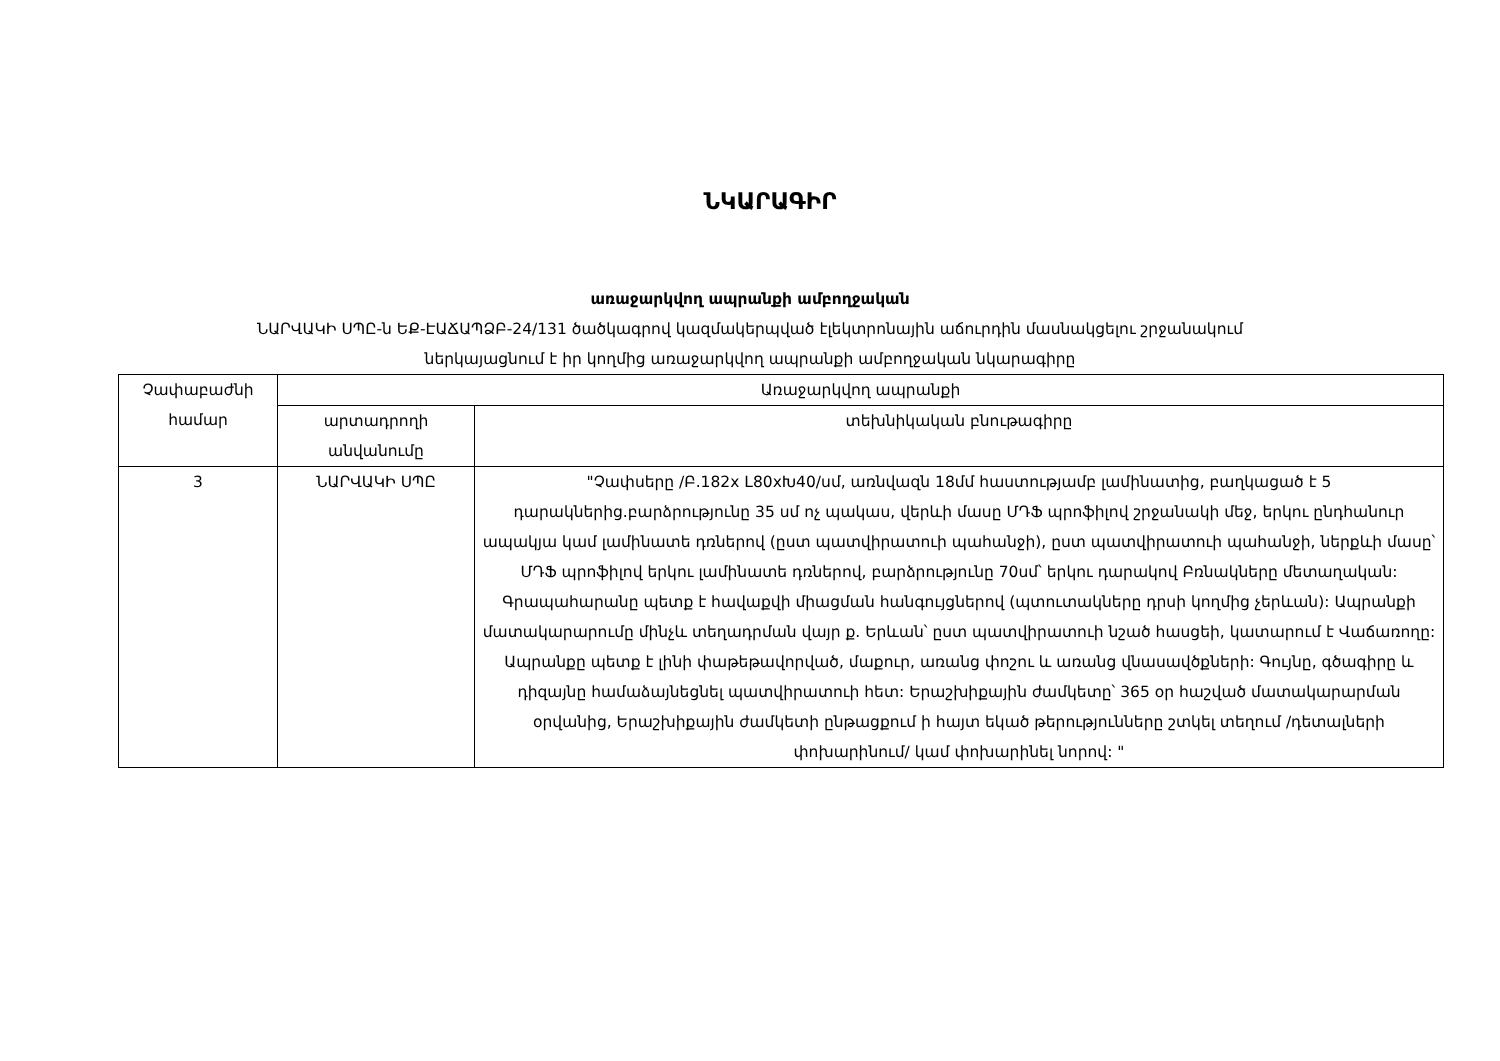ՆԿԱՐԱԳԻՐ
առաջարկվող ապրանքի ամբողջական
ՆԱՐՎԱԿԻ ՍՊԸ-ն ԵՔ-ԷԱՃԱՊՁԲ-24/131 ծածկագրով կազմակերպված էլեկտրոնային աճուրդին մասնակցելու շրջանակում
ներկայացնում է իր կողմից առաջարկվող ապրանքի ամբողջական նկարագիրը
| Չափաբաժնի համար | Առաջարկվող ապրանքի | |
| --- | --- | --- |
| | արտադրողի անվանումը | տեխնիկական բնութագիրը |
| 3 | ՆԱՐՎԱԿԻ ՍՊԸ | "Չափսերը /Բ.182x L80xԽ40/սմ, առնվազն 18մմ հաստությամբ լամինատից, բաղկացած է 5 դարակներից.բարձրությունը 35 սմ ոչ պակաս, վերևի մասը ՄԴՖ պրոֆիլով շրջանակի մեջ, երկու ընդհանուր ապակյա կամ լամինատե դռներով (ըստ պատվիրատուի պահանջի), ըստ պատվիրատուի պահանջի, ներքևի մասը՝ ՄԴՖ պրոֆիլով երկու լամինատե դռներով, բարձրությունը 70սմ՝ երկու դարակով Բռնակները մետաղական: Գրապահարանը պետք է հավաքվի միացման հանգույցներով (պտուտակները դրսի կողմից չերևան): Ապրանքի մատակարարումը մինչև տեղադրման վայր ք. Երևան՝ ըստ պատվիրատուի նշած հասցեի, կատարում է Վաճառողը: Ապրանքը պետք է լինի փաթեթավորված, մաքուր, առանց փոշու և առանց վնասավծքների: Գույնը, գծագիրը և դիզայնը համաձայնեցնել պատվիրատուի հետ: Երաշխիքային ժամկետը՝ 365 օր հաշված մատակարարման օրվանից, Երաշխիքային ժամկետի ընթացքում ի հայտ եկած թերությունները շտկել տեղում /դետալների փոխարինում/ կամ փոխարինել նորով: " |